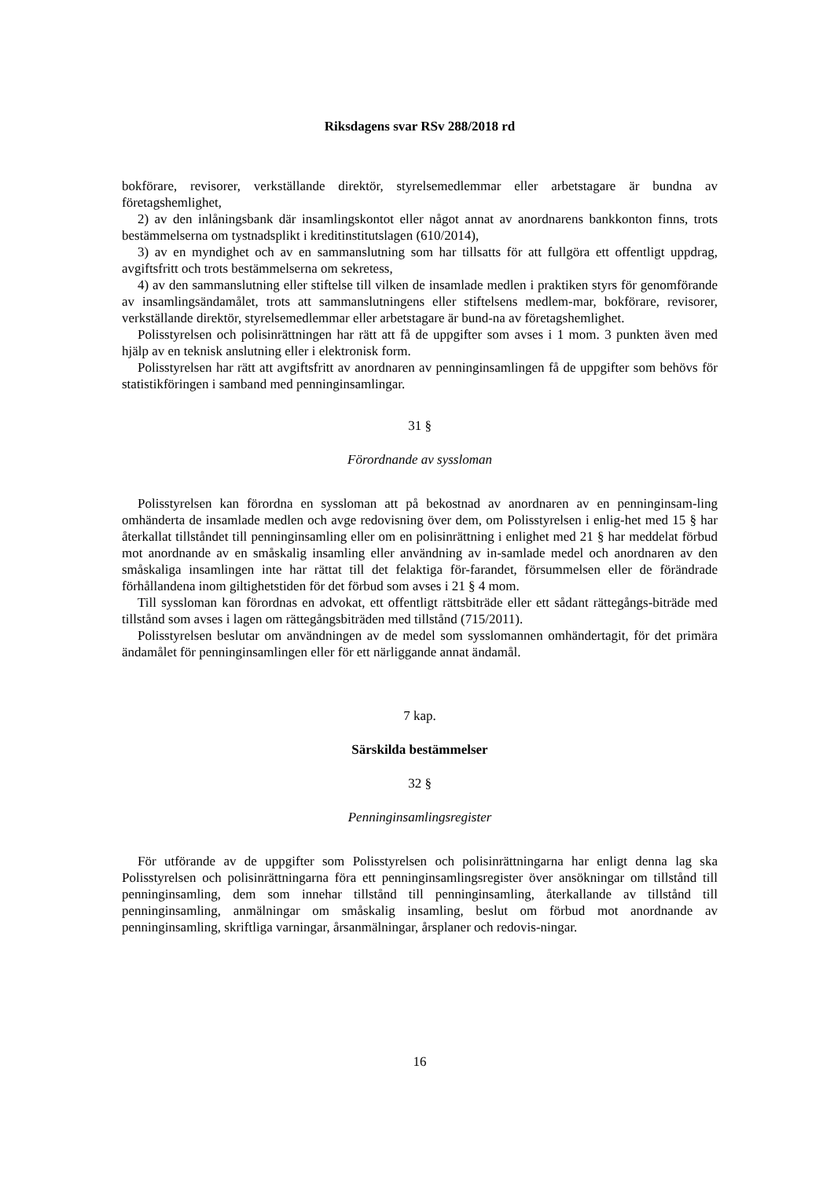Riksdagens svar RSv 288/2018 rd
bokförare, revisorer, verkställande direktör, styrelsemedlemmar eller arbetstagare är bundna av företagshemlighet,
2) av den inlåningsbank där insamlingskontot eller något annat av anordnarens bankkonton finns, trots bestämmelserna om tystnadsplikt i kreditinstitutslagen (610/2014),
3) av en myndighet och av en sammanslutning som har tillsatts för att fullgöra ett offentligt uppdrag, avgiftsfritt och trots bestämmelserna om sekretess,
4) av den sammanslutning eller stiftelse till vilken de insamlade medlen i praktiken styrs för genomförande av insamlingsändamålet, trots att sammanslutningens eller stiftelsens medlem-mar, bokförare, revisorer, verkställande direktör, styrelsemedlemmar eller arbetstagare är bund-na av företagshemlighet.
Polisstyrelsen och polisinrättningen har rätt att få de uppgifter som avses i 1 mom. 3 punkten även med hjälp av en teknisk anslutning eller i elektronisk form.
Polisstyrelsen har rätt att avgiftsfritt av anordnaren av penninginsamlingen få de uppgifter som behövs för statistikföringen i samband med penninginsamlingar.
31 §
Förordnande av syssloman
Polisstyrelsen kan förordna en syssloman att på bekostnad av anordnaren av en penninginsam-ling omhänderta de insamlade medlen och avge redovisning över dem, om Polisstyrelsen i enlig-het med 15 § har återkallat tillståndet till penninginsamling eller om en polisinrättning i enlighet med 21 § har meddelat förbud mot anordnande av en småskalig insamling eller användning av in-samlade medel och anordnaren av den småskaliga insamlingen inte har rättat till det felaktiga för-farandet, försummelsen eller de förändrade förhållandena inom giltighetstiden för det förbud som avses i 21 § 4 mom.
Till syssloman kan förordnas en advokat, ett offentligt rättsbiträde eller ett sådant rättegångs-biträde med tillstånd som avses i lagen om rättegångsbiträden med tillstånd (715/2011).
Polisstyrelsen beslutar om användningen av de medel som sysslomannen omhändertagit, för det primära ändamålet för penninginsamlingen eller för ett närliggande annat ändamål.
7 kap.
Särskilda bestämmelser
32 §
Penninginsamlingsregister
För utförande av de uppgifter som Polisstyrelsen och polisinrättningarna har enligt denna lag ska Polisstyrelsen och polisinrättningarna föra ett penninginsamlingsregister över ansökningar om tillstånd till penninginsamling, dem som innehar tillstånd till penninginsamling, återkallande av tillstånd till penninginsamling, anmälningar om småskalig insamling, beslut om förbud mot anordnande av penninginsamling, skriftliga varningar, årsanmälningar, årsplaner och redovis-ningar.
16